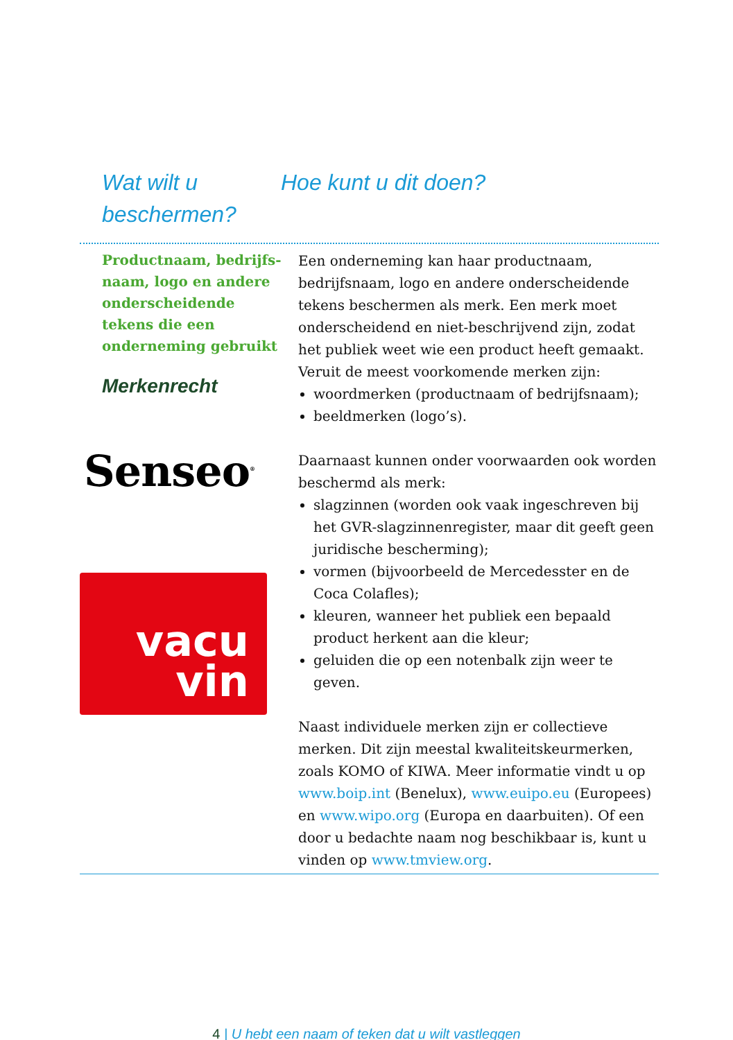Wat wilt u beschermen?
Hoe kunt u dit doen?
Productnaam, bedrijfs-naam, logo en andere onderscheidende tekens die een onderneming gebruikt
Merkenrecht
Senseo<sup>®</sup>
vacu
vin
Een onderneming kan haar productnaam, bedrijfsnaam, logo en andere onderscheidende tekens beschermen als merk. Een merk moet onderscheidend en niet-beschrijvend zijn, zodat het publiek weet wie een product heeft gemaakt. Veruit de meest voorkomende merken zijn:
woordmerken (productnaam of bedrijfsnaam);
beeldmerken (logo’s).
Daarnaast kunnen onder voorwaarden ook worden beschermd als merk:
slagzinnen (worden ook vaak ingeschreven bij het GVR-slagzinnenregister, maar dit geeft geen juridische bescherming);
vormen (bijvoorbeeld de Mercedesster en de Coca Colafles);
kleuren, wanneer het publiek een bepaald product herkent aan die kleur;
geluiden die op een notenbalk zijn weer te geven.
Naast individuele merken zijn er collectieve merken. Dit zijn meestal kwaliteitskeurmerken, zoals KOMO of KIWA. Meer informatie vindt u op www.boip.int (Benelux), www.euipo.eu (Europees) en www.wipo.org (Europa en daarbuiten). Of een door u bedachte naam nog beschikbaar is, kunt u vinden op www.tmview.org.
4 | U hebt een naam of teken dat u wilt vastleggen